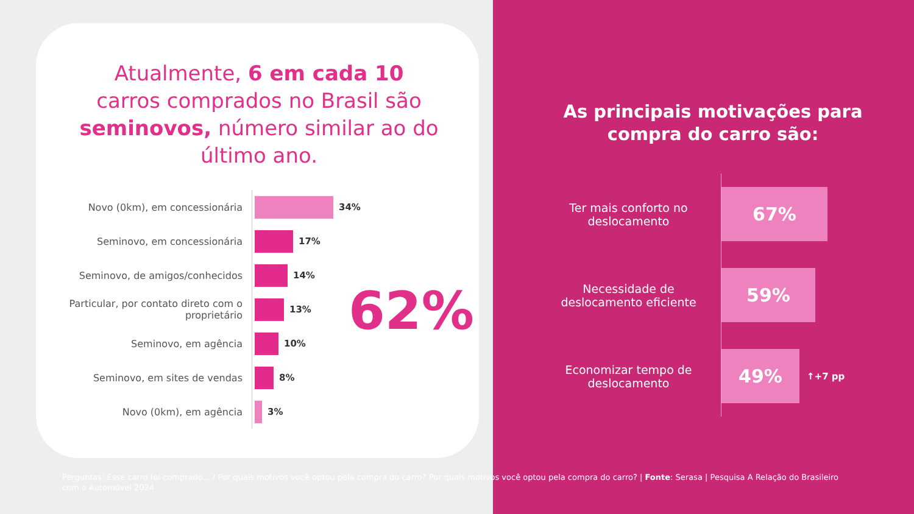Atualmente, 6 em cada 10 carros comprados no Brasil são seminovos, número similar ao do último ano.
Novo (0km), em concessionária
34%
Seminovo, em concessionária
17%
Seminovo, de amigos/conhecidos
14%
Particular, por contato direto com o proprietário
13%
Seminovo, em agência
10%
Seminovo, em sites de vendas
8%
Novo (0km), em agência
3%
62%
As principais motivações para compra do carro são:
Ter mais conforto no deslocamento
67%
Necessidade de deslocamento eficiente
59%
Economizar tempo de deslocamento
49%
↑+7 pp
Perguntas: Esse carro foi comprado... / Por quais motivos você optou pela compra do carro? Por quais motivos você optou pela compra do carro? | Fonte: Serasa | Pesquisa A Relação do Brasileiro com o Automóvel 2024